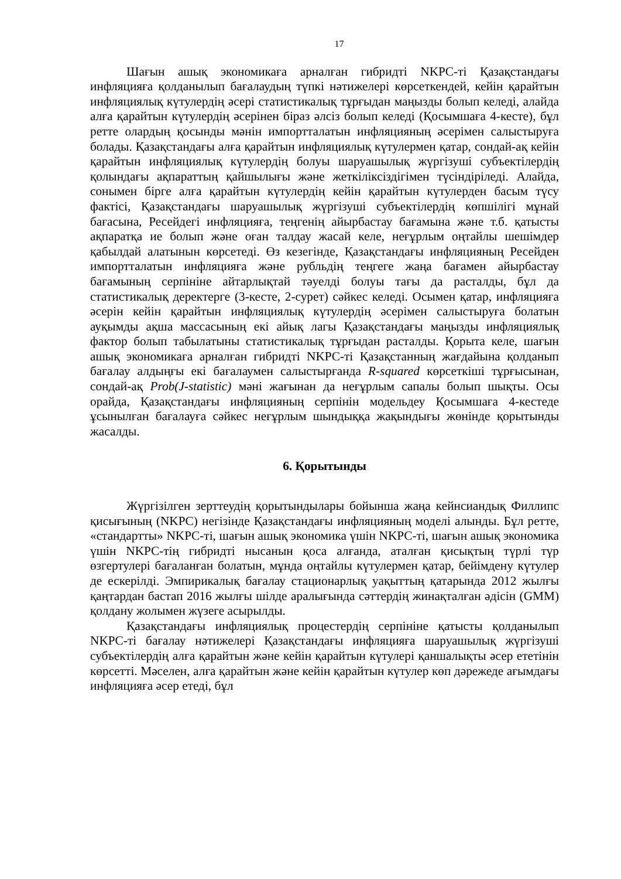17
Шағын ашық экономикаға арналған гибридті NKPC-ті Қазақстандағы инфляцияға қолданылып бағалаудың түпкі нәтижелері көрсеткендей, кейін қарайтын инфляциялық күтулердің әсері статистикалық тұрғыдан маңызды болып келеді, алайда алға қарайтын күтулердің әсерінен біраз әлсіз болып келеді (Қосымшаға 4-кесте), бұл ретте олардың қосынды мәнін импортталатын инфляцияның әсерімен салыстыруға болады. Қазақстандағы алға қарайтын инфляциялық күтулермен қатар, сондай-ақ кейін қарайтын инфляциялық күтулердің болуы шаруашылық жүргізуші субъектілердің қолындағы ақпараттың қайшылығы және жеткіліксіздігімен түсіндіріледі. Алайда, сонымен бірге алға қарайтын күтулердің кейін қарайтын күтулерден басым түсу фактісі, Қазақстандағы шаруашылық жүргізуші субъектілердің көпшілігі мұнай бағасына, Ресейдегі инфляцияға, теңгенің айырбастау бағамына және т.б. қатысты ақпаратқа ие болып және оған талдау жасай келе, неғұрлым оңтайлы шешімдер қабылдай алатынын көрсетеді. Өз кезегінде, Қазақстандағы инфляцияның Ресейден импортталатын инфляцияға және рубльдің теңгеге жаңа бағамен айырбастау бағамының серпініне айтарлықтай тәуелді болуы тағы да расталды, бұл да статистикалық деректерге (3-кесте, 2-сурет) сәйкес келеді. Осымен қатар, инфляцияға әсерін кейін қарайтын инфляциялық күтулердің әсерімен салыстыруға болатын ауқымды ақша массасының екі айық лагы Қазақстандағы маңызды инфляциялық фактор болып табылатыны статистикалық тұрғыдан расталды. Қорыта келе, шағын ашық экономикаға арналған гибридті NKPC-ті Қазақстанның жағдайына қолданып бағалау алдыңғы екі бағалаумен салыстырғанда R-squared көрсеткіші тұрғысынан, сондай-ақ Prob(J-statistic) мәні жағынан да неғұрлым сапалы болып шықты. Осы орайда, Қазақстандағы инфляцияның серпінін модельдеу Қосымшаға 4-кестеде ұсынылған бағалауға сәйкес неғұрлым шындыққа жақындығы жөнінде қорытынды жасалды.
6. Қорытынды
Жүргізілген зерттеудің қорытындылары бойынша жаңа кейнсиандық Филлипс қисығының (NKPC) негізінде Қазақстандағы инфляцияның моделі алынды. Бұл ретте, «стандартты» NKPC-ті, шағын ашық экономика үшін NKPC-ті, шағын ашық экономика үшін NKPC-тің гибридті нысанын қоса алғанда, аталған қисықтың түрлі түр өзгертулері бағаланған болатын, мұнда оңтайлы күтулермен қатар, бейімдену күтулер де ескерілді. Эмпирикалық бағалау стационарлық уақыттың қатарында 2012 жылғы қаңтардан бастап 2016 жылғы шілде аралығында сәттердің жинақталған әдісін (GMM) қолдану жолымен жүзеге асырылды.
Қазақстандағы инфляциялық процестердің серпініне қатысты қолданылып NKPC-ті бағалау нәтижелері Қазақстандағы инфляцияға шаруашылық жүргізуші субъектілердің алға қарайтын және кейін қарайтын күтулері қаншалықты әсер ететінін көрсетті. Мәселен, алға қарайтын және кейін қарайтын күтулер көп дәрежеде ағымдағы инфляцияға әсер етеді, бұл